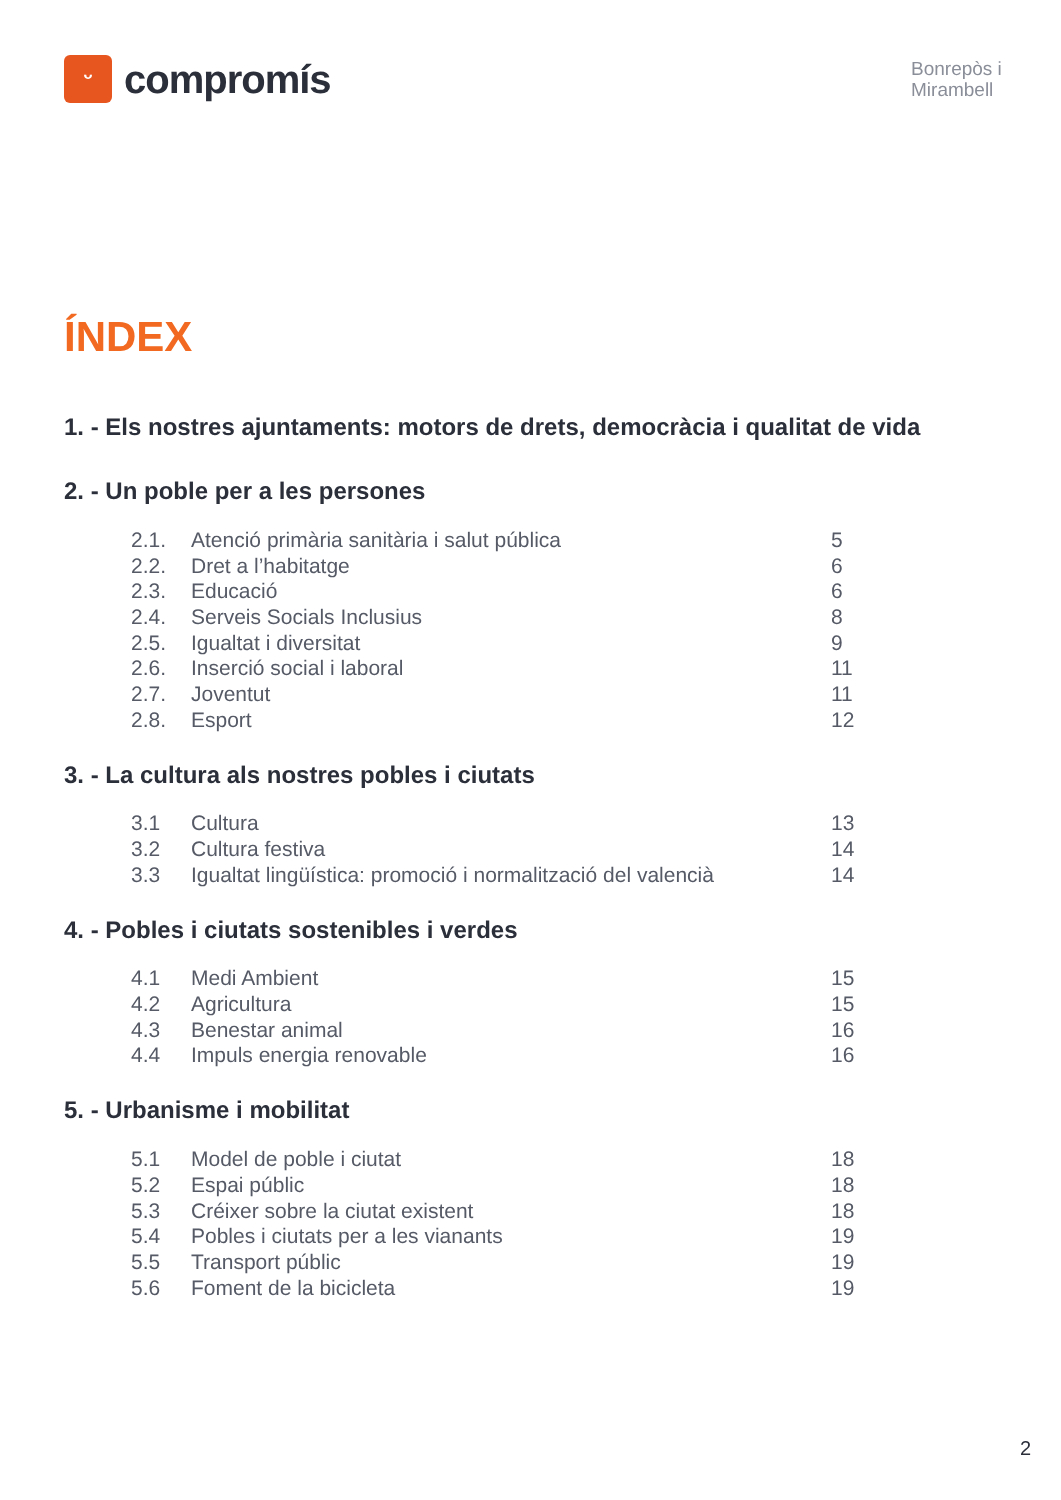ᵕ
compromís
Bonrepòs i Mirambell
ÍNDEX
1. - Els nostres ajuntaments: motors de drets, democràcia i qualitat de vida
2. - Un poble per a les persones
| 2.1. | Atenció primària sanitària i salut pública | 5 |
| 2.2. | Dret a l’habitatge | 6 |
| 2.3. | Educació | 6 |
| 2.4. | Serveis Socials Inclusius | 8 |
| 2.5. | Igualtat i diversitat | 9 |
| 2.6. | Inserció social i laboral | 11 |
| 2.7. | Joventut | 11 |
| 2.8. | Esport | 12 |
3. - La cultura als nostres pobles i ciutats
| 3.1 | Cultura | 13 |
| 3.2 | Cultura festiva | 14 |
| 3.3 | Igualtat lingüística: promoció i normalització del valencià | 14 |
4. - Pobles i ciutats sostenibles i verdes
| 4.1 | Medi Ambient | 15 |
| 4.2 | Agricultura | 15 |
| 4.3 | Benestar animal | 16 |
| 4.4 | Impuls energia renovable | 16 |
5. - Urbanisme i mobilitat
| 5.1 | Model de poble i ciutat | 18 |
| 5.2 | Espai públic | 18 |
| 5.3 | Créixer sobre la ciutat existent | 18 |
| 5.4 | Pobles i ciutats per a les vianants | 19 |
| 5.5 | Transport públic | 19 |
| 5.6 | Foment de la bicicleta | 19 |
2